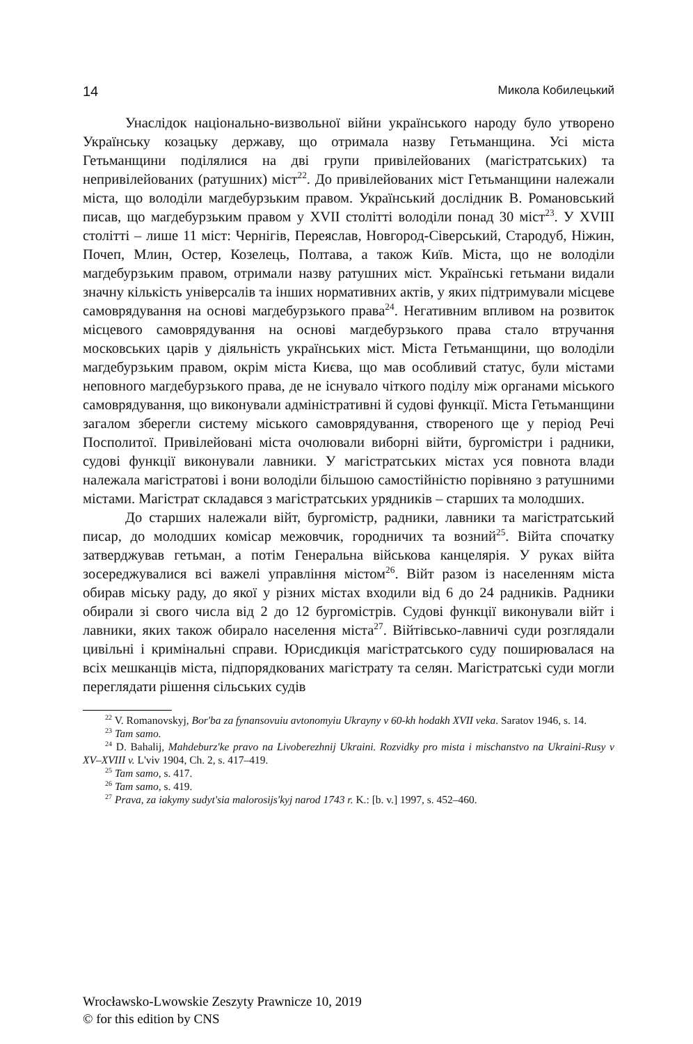14 Микола Кобилецький
Унаслідок національно-визвольної війни українського народу було утворено Українську козацьку державу, що отримала назву Гетьманщина. Усі міста Гетьманщини поділялися на дві групи привілейованих (магістратських) та непривілейованих (ратушних) міст<sup>22</sup>. До привілейованих міст Гетьманщини належали міста, що володіли магдебурзьким правом. Український дослідник В. Романовський писав, що магдебурзьким правом у XVII столітті володіли понад 30 міст<sup>23</sup>. У XVIII столітті – лише 11 міст: Чернігів, Переяслав, Новгород-Сіверський, Стародуб, Ніжин, Почеп, Млин, Остер, Козелець, Полтава, а також Київ. Міста, що не володіли магдебурзьким правом, отримали назву ратушних міст. Українські гетьмани видали значну кількість універсалів та інших нормативних актів, у яких підтримували місцеве самоврядування на основі магдебурзького права<sup>24</sup>. Негативним впливом на розвиток місцевого самоврядування на основі магдебурзького права стало втручання московських царів у діяльність українських міст. Міста Гетьманщини, що володіли магдебурзьким правом, окрім міста Києва, що мав особливий статус, були містами неповного магдебурзького права, де не існувало чіткого поділу між органами міського самоврядування, що виконували адміністративні й судові функції. Міста Гетьманщини загалом зберегли систему міського самоврядування, створеного ще у період Речі Посполитої. Привілейовані міста очолювали виборні війти, бургомістри і радники, судові функції виконували лавники. У магістратських містах уся повнота влади належала магістратові і вони володіли більшою самостійністю порівняно з ратушними містами. Магістрат складався з магістратських урядників – старших та молодших.
До старших належали війт, бургомістр, радники, лавники та магістратський писар, до молодших комісар межовчик, городничих та возний<sup>25</sup>. Війта спочатку затверджував гетьман, а потім Генеральна військова канцелярія. У руках війта зосереджувалися всі важелі управління містом<sup>26</sup>. Війт разом із населенням міста обирав міську раду, до якої у різних містах входили від 6 до 24 радників. Радники обирали зі свого числа від 2 до 12 бургомістрів. Судові функції виконували війт і лавники, яких також обирало населення міста<sup>27</sup>. Війтівсько-лавничі суди розглядали цивільні і кримінальні справи. Юрисдикція магістратського суду поширювалася на всіх мешканців міста, підпорядкованих магістрату та селян. Магістратські суди могли переглядати рішення сільських судів
<sup>22</sup> V. Romanovskyj, Bor'ba za fynansovuiu avtonomyiu Ukrayny v 60-kh hodakh XVII veka. Saratov 1946, s. 14.
<sup>23</sup> Tam samo.
<sup>24</sup> D. Bahalij, Mahdeburz'ke pravo na Livoberezhnij Ukraini. Rozvidky pro mista i mischanstvo na Ukraini-Rusy v XV–XVIII v. L'viv 1904, Ch. 2, s. 417–419.
<sup>25</sup> Tam samo, s. 417.
<sup>26</sup> Tam samo, s. 419.
<sup>27</sup> Prava, za iakymy sudyt'sia malorosijs'kyj narod 1743 r. K.: [b. v.] 1997, s. 452–460.
Wrocławsko-Lwowskie Zeszyty Prawnicze 10, 2019
© for this edition by CNS